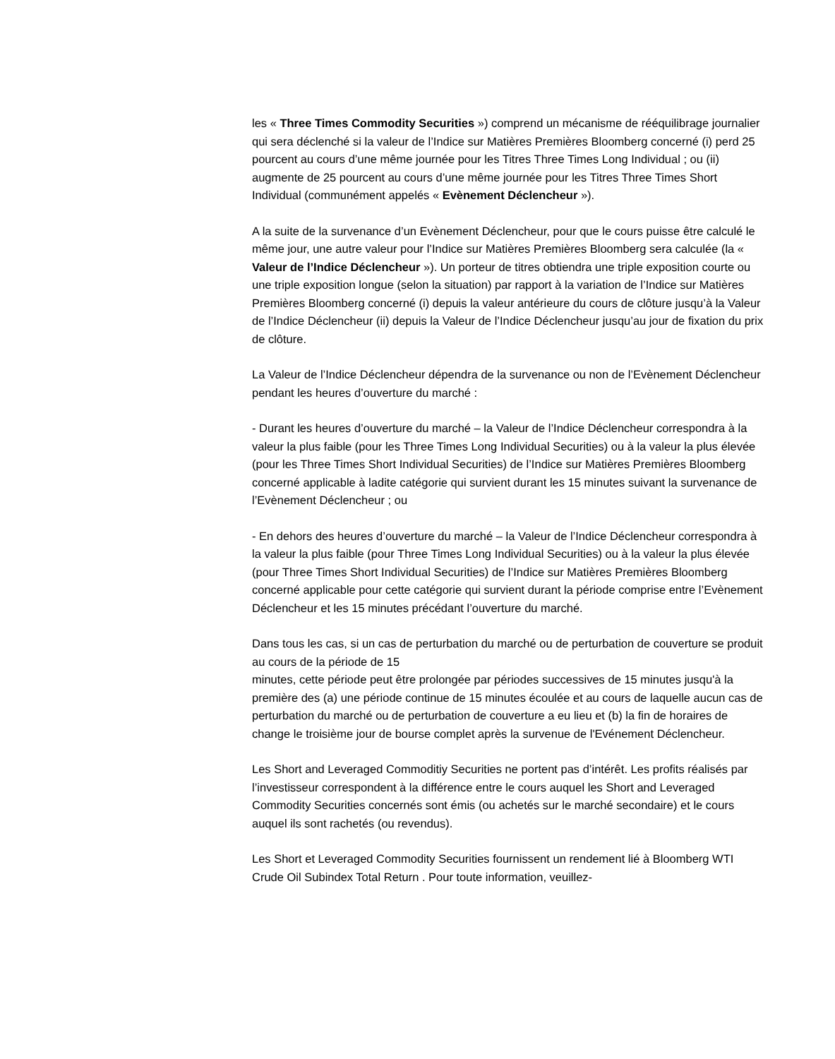les « Three Times Commodity Securities ») comprend un mécanisme de rééquilibrage journalier qui sera déclenché si la valeur de l’Indice sur Matières Premières Bloomberg concerné (i) perd 25 pourcent au cours d’une même journée pour les Titres Three Times Long Individual ; ou (ii) augmente de 25 pourcent au cours d’une même journée pour les Titres Three Times Short Individual (communément appelés « Evènement Déclencheur »).
A la suite de la survenance d’un Evènement Déclencheur, pour que le cours puisse être calculé le même jour, une autre valeur pour l’Indice sur Matières Premières Bloomberg sera calculée (la « Valeur de l’Indice Déclencheur »). Un porteur de titres obtiendra une triple exposition courte ou une triple exposition longue (selon la situation) par rapport à la variation de l’Indice sur Matières Premières Bloomberg concerné (i) depuis la valeur antérieure du cours de clôture jusqu’à la Valeur de l’Indice Déclencheur (ii) depuis la Valeur de l’Indice Déclencheur jusqu’au jour de fixation du prix de clôture.
La Valeur de l’Indice Déclencheur dépendra de la survenance ou non de l’Evènement Déclencheur pendant les heures d’ouverture du marché :
- Durant les heures d’ouverture du marché – la Valeur de l’Indice Déclencheur correspondra à la valeur la plus faible (pour les Three Times Long Individual Securities) ou à la valeur la plus élevée (pour les Three Times Short Individual Securities) de l’Indice sur Matières Premières Bloomberg concerné applicable à ladite catégorie qui survient durant les 15 minutes suivant la survenance de l’Evènement Déclencheur ; ou
- En dehors des heures d’ouverture du marché – la Valeur de l’Indice Déclencheur correspondra à la valeur la plus faible (pour Three Times Long Individual Securities) ou à la valeur la plus élevée (pour Three Times Short Individual Securities) de l’Indice sur Matières Premières Bloomberg concerné applicable pour cette catégorie qui survient durant la période comprise entre l’Evènement Déclencheur et les 15 minutes précédant l’ouverture du marché.
Dans tous les cas, si un cas de perturbation du marché ou de perturbation de couverture se produit au cours de la période de 15
minutes, cette période peut être prolongée par périodes successives de 15 minutes jusqu'à la première des (a) une période continue de 15 minutes écoulée et au cours de laquelle aucun cas de perturbation du marché ou de perturbation de couverture a eu lieu et (b) la fin de horaires de change le troisième jour de bourse complet après la survenue de l'Evénement Déclencheur.
Les Short and Leveraged Commoditiy Securities ne portent pas d’intérêt. Les profits réalisés par l’investisseur correspondent à la différence entre le cours auquel les Short and Leveraged Commodity Securities concernés sont émis (ou achetés sur le marché secondaire) et le cours auquel ils sont rachetés (ou revendus).
Les Short et Leveraged Commodity Securities fournissent un rendement lié à Bloomberg WTI Crude Oil Subindex Total Return . Pour toute information, veuillez-